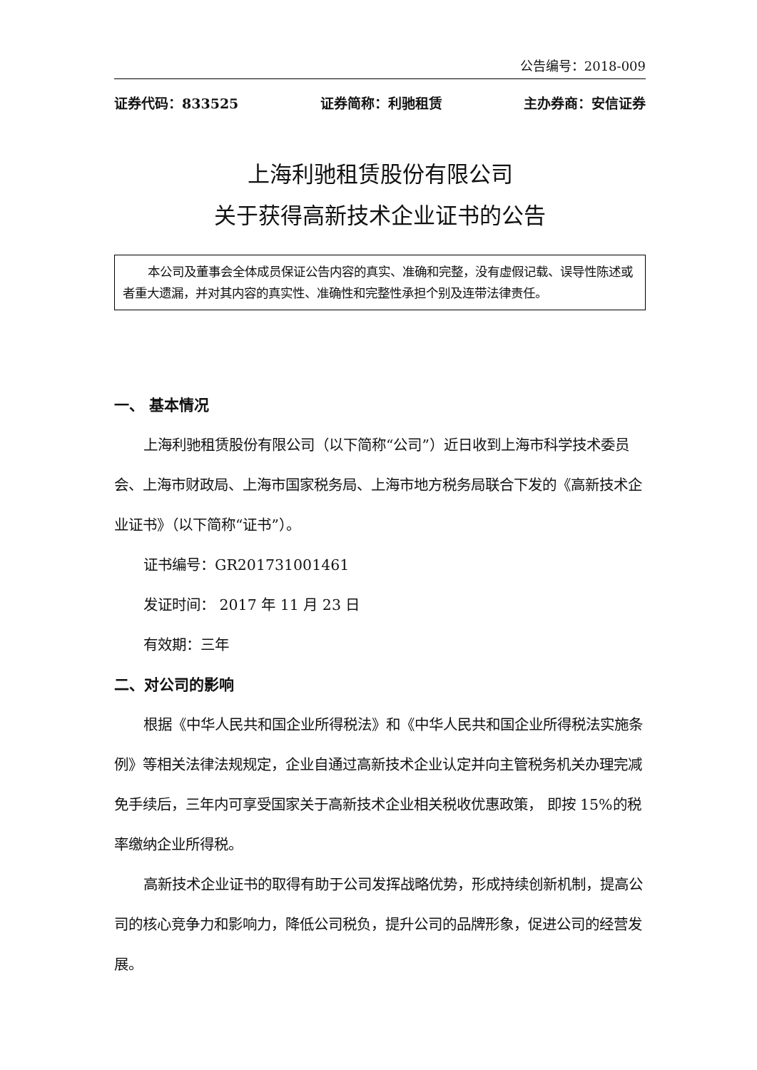公告编号：2018-009
证券代码：833525 证券简称：利驰租赁 主办券商：安信证券
上海利驰租赁股份有限公司
关于获得高新技术企业证书的公告
本公司及董事会全体成员保证公告内容的真实、准确和完整，没有虚假记载、误导性陈述或者重大遗漏，并对其内容的真实性、准确性和完整性承担个别及连带法律责任。
一、 基本情况
上海利驰租赁股份有限公司（以下简称“公司”）近日收到上海市科学技术委员会、上海市财政局、上海市国家税务局、上海市地方税务局联合下发的《高新技术企业证书》（以下简称“证书”）。
证书编号：GR201731001461
发证时间： 2017 年 11 月 23 日
有效期：三年
二、对公司的影响
根据《中华人民共和国企业所得税法》和《中华人民共和国企业所得税法实施条例》等相关法律法规规定，企业自通过高新技术企业认定并向主管税务机关办理完减免手续后，三年内可享受国家关于高新技术企业相关税收优惠政策， 即按 15%的税率缴纳企业所得税。
高新技术企业证书的取得有助于公司发挥战略优势，形成持续创新机制，提高公司的核心竞争力和影响力，降低公司税负，提升公司的品牌形象，促进公司的经营发展。